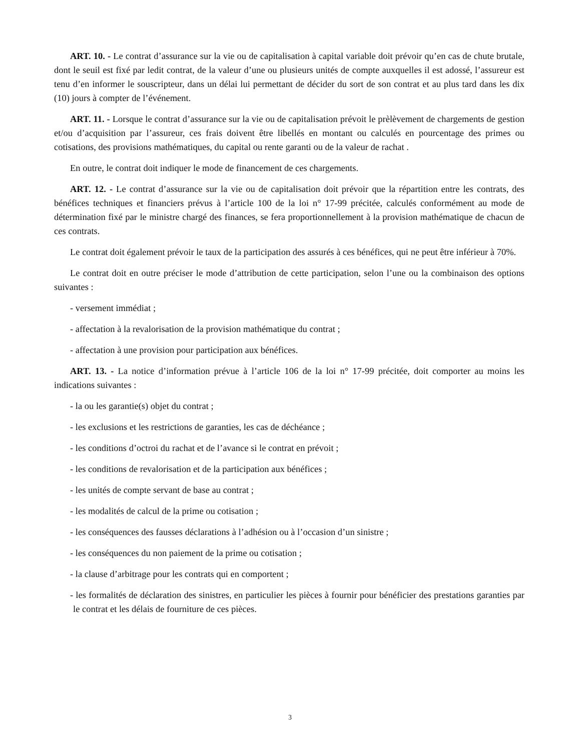ART. 10. - Le contrat d’assurance sur la vie ou de capitalisation à capital variable doit prévoir qu’en cas de chute brutale, dont le seuil est fixé par ledit contrat, de la valeur d’une ou plusieurs unités de compte auxquelles il est adossé, l’assureur est tenu d’en informer le souscripteur, dans un délai lui permettant de décider du sort de son contrat et au plus tard dans les dix (10) jours à compter de l’événement.
ART. 11. - Lorsque le contrat d’assurance sur la vie ou de capitalisation prévoit le prèlèvement de chargements de gestion et/ou d’acquisition par l’assureur, ces frais doivent être libellés en montant ou calculés en pourcentage des primes ou cotisations, des provisions mathématiques, du capital ou rente garanti ou de la valeur de rachat .
En outre, le contrat doit indiquer le mode de financement de ces chargements.
ART. 12. - Le contrat d’assurance sur la vie ou de capitalisation doit prévoir que la répartition entre les contrats, des bénéfices techniques et financiers prévus à l’article 100 de la loi n° 17-99 précitée, calculés conformément au mode de détermination fixé par le ministre chargé des finances, se fera proportionnellement à la provision mathématique de chacun de ces contrats.
Le contrat doit également prévoir le taux de la participation des assurés à ces bénéfices, qui ne peut être inférieur à 70%.
Le contrat doit en outre préciser le mode d’attribution de cette participation, selon l’une ou la combinaison des options suivantes :
- versement immédiat ;
- affectation à la revalorisation de la provision mathématique du contrat ;
- affectation à une provision pour participation aux bénéfices.
ART. 13. - La notice d’information prévue à l’article 106 de la loi n° 17-99 précitée, doit comporter au moins les indications suivantes :
- la ou les garantie(s) objet du contrat ;
- les exclusions et les restrictions de garanties, les cas de déchéance ;
- les conditions d’octroi du rachat et de l’avance si le contrat en prévoit ;
- les conditions de revalorisation et de la participation aux bénéfices ;
- les unités de compte servant de base au contrat ;
- les modalités de calcul de la prime ou cotisation ;
- les conséquences des fausses déclarations à l’adhésion ou à l’occasion d’un sinistre ;
- les conséquences du non paiement de la prime ou cotisation ;
- la clause d’arbitrage pour les contrats qui en comportent ;
- les formalités de déclaration des sinistres, en particulier les pièces à fournir pour bénéficier des prestations garanties par le contrat et les délais de fourniture de ces pièces.
3